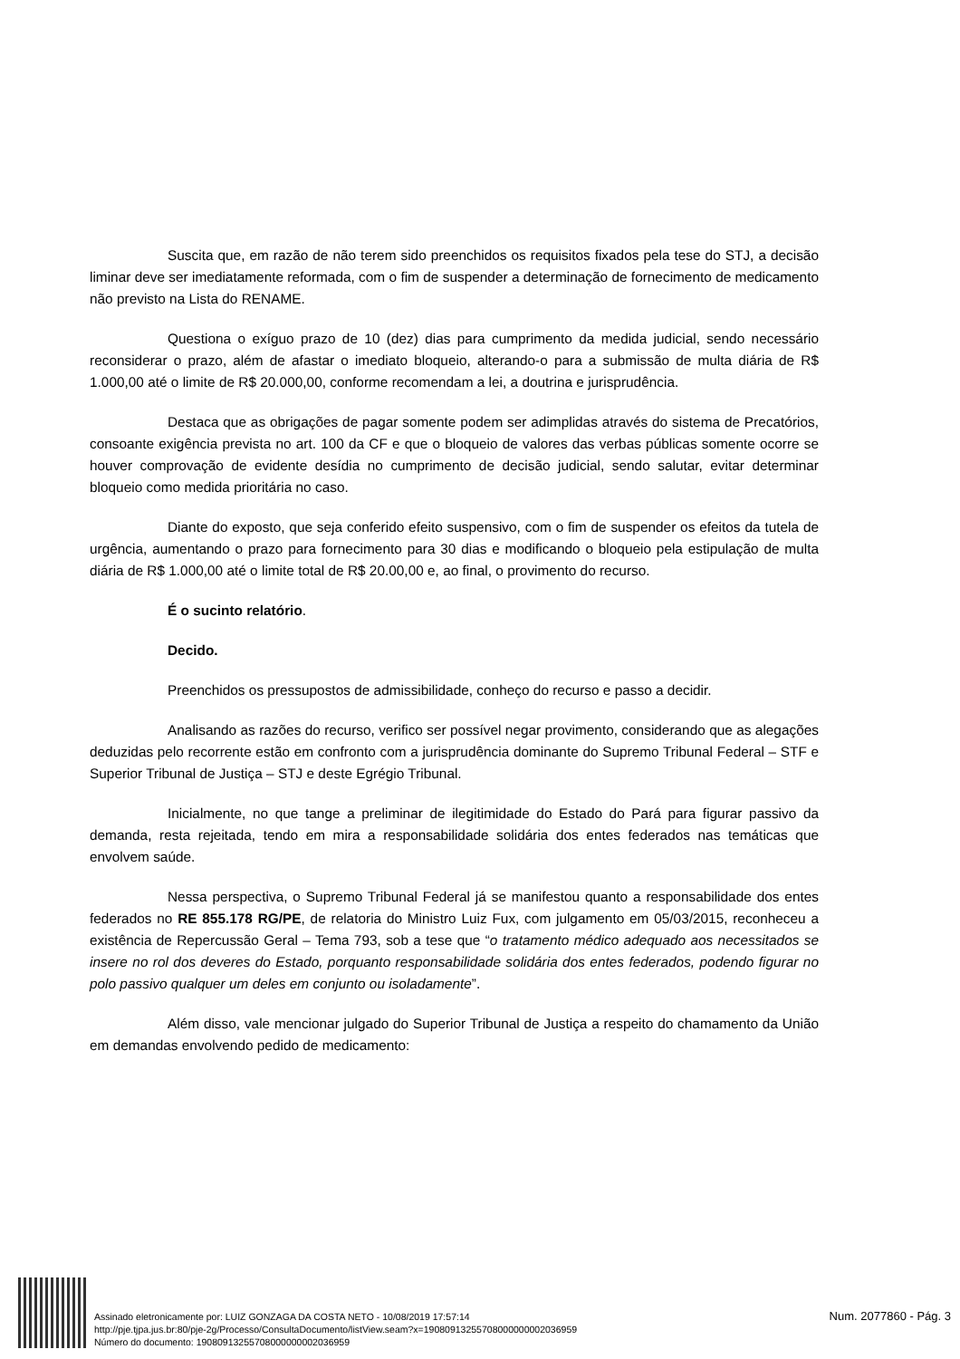Suscita que, em razão de não terem sido preenchidos os requisitos fixados pela tese do STJ, a decisão liminar deve ser imediatamente reformada, com o fim de suspender a determinação de fornecimento de medicamento não previsto na Lista do RENAME.
Questiona o exíguo prazo de 10 (dez) dias para cumprimento da medida judicial, sendo necessário reconsiderar o prazo, além de afastar o imediato bloqueio, alterando-o para a submissão de multa diária de R$ 1.000,00 até o limite de R$ 20.000,00, conforme recomendam a lei, a doutrina e jurisprudência.
Destaca que as obrigações de pagar somente podem ser adimplidas através do sistema de Precatórios, consoante exigência prevista no art. 100 da CF e que o bloqueio de valores das verbas públicas somente ocorre se houver comprovação de evidente desídia no cumprimento de decisão judicial, sendo salutar, evitar determinar bloqueio como medida prioritária no caso.
Diante do exposto, que seja conferido efeito suspensivo, com o fim de suspender os efeitos da tutela de urgência, aumentando o prazo para fornecimento para 30 dias e modificando o bloqueio pela estipulação de multa diária de R$ 1.000,00 até o limite total de R$ 20.00,00 e, ao final, o provimento do recurso.
É o sucinto relatório.
Decido.
Preenchidos os pressupostos de admissibilidade, conheço do recurso e passo a decidir.
Analisando as razões do recurso, verifico ser possível negar provimento, considerando que as alegações deduzidas pelo recorrente estão em confronto com a jurisprudência dominante do Supremo Tribunal Federal – STF e Superior Tribunal de Justiça – STJ e deste Egrégio Tribunal.
Inicialmente, no que tange a preliminar de ilegitimidade do Estado do Pará para figurar passivo da demanda, resta rejeitada, tendo em mira a responsabilidade solidária dos entes federados nas temáticas que envolvem saúde.
Nessa perspectiva, o Supremo Tribunal Federal já se manifestou quanto a responsabilidade dos entes federados no RE 855.178 RG/PE, de relatoria do Ministro Luiz Fux, com julgamento em 05/03/2015, reconheceu a existência de Repercussão Geral – Tema 793, sob a tese que “o tratamento médico adequado aos necessitados se insere no rol dos deveres do Estado, porquanto responsabilidade solidária dos entes federados, podendo figurar no polo passivo qualquer um deles em conjunto ou isoladamente”.
Além disso, vale mencionar julgado do Superior Tribunal de Justiça a respeito do chamamento da União em demandas envolvendo pedido de medicamento:
Assinado eletronicamente por: LUIZ GONZAGA DA COSTA NETO - 10/08/2019 17:57:14
http://pje.tjpa.jus.br:80/pje-2g/Processo/ConsultaDocumento/listView.seam?x=19080913255708000000002036959
Número do documento: 19080913255708000000002036959
Num. 2077860 - Pág. 3